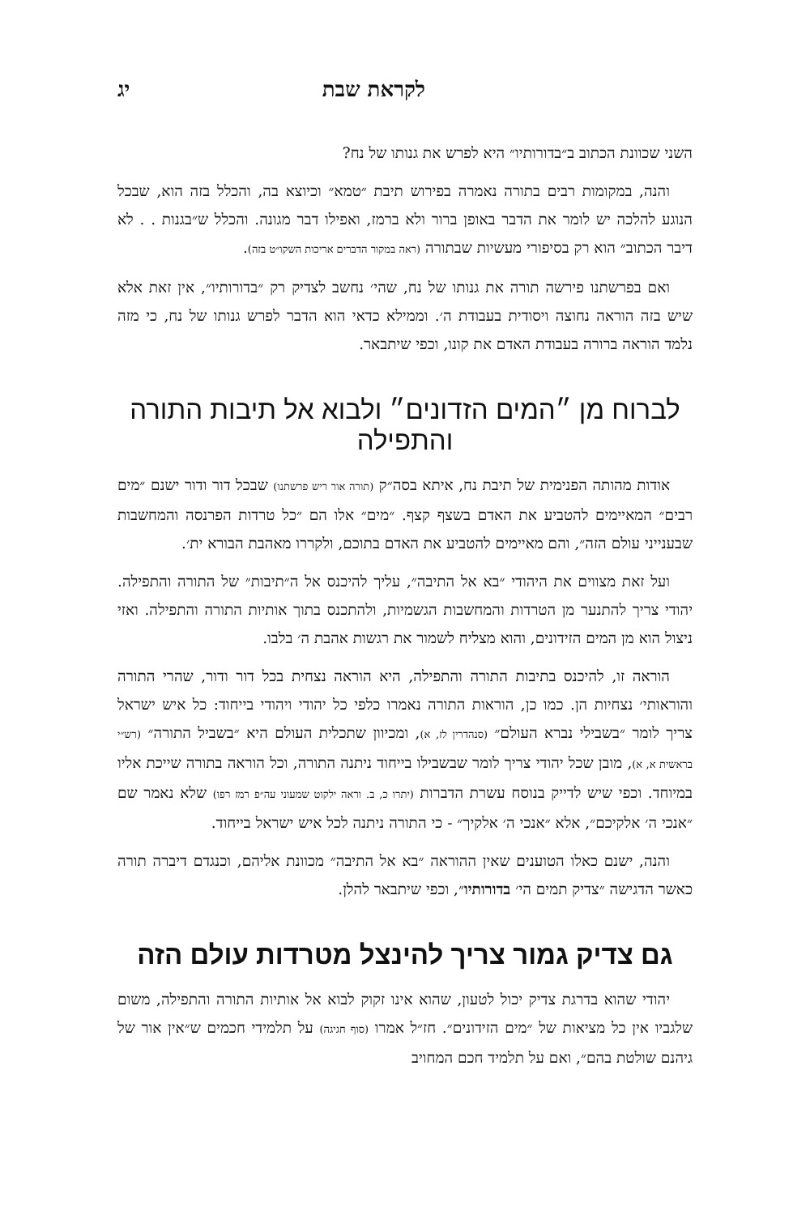לקראת שבת יג
השני שכוונת הכתוב ב״בדורותיו״ היא לפרש את גנותו של נח?
והנה, במקומות רבים בתורה נאמרה בפירוש תיבת ״טמא״ וכיוצא בה, והכלל בזה הוא, שבכל הנוגע להלכה יש לומר את הדבר באופן ברור ולא ברמז, ואפילו דבר מגונה. והכלל ש״בגנות . . לא דיבר הכתוב״ הוא רק בסיפורי מעשיות שבתורה (ראה במקור הדברים אריכות השקו״ט בזה).
ואם בפרשתנו פירשה תורה את גנותו של נח, שהי׳ נחשב לצדיק רק ״בדורותיו״, אין זאת אלא שיש בזה הוראה נחוצה ויסודית בעבודת ה׳. וממילא כדאי הוא הדבר לפרש גנותו של נח, כי מזה נלמד הוראה ברורה בעבודת האדם את קונו, וכפי שיתבאר.
לברוח מן ״המים הזדונים״ ולבוא אל תיבות התורה והתפילה
אודות מהותה הפנימית של תיבת נח, איתא בסה״ק (תורה אור ריש פרשתנו) שבכל דור ודור ישנם ״מים רבים״ המאיימים להטביע את האדם בשצף קצף. ״מים״ אלו הם ״כל טרדות הפרנסה והמחשבות שבענייני עולם הזה״, והם מאיימים להטביע את האדם בתוכם, ולקררו מאהבת הבורא ית׳.
ועל זאת מצווים את היהודי ״בא אל התיבה״, עליך להיכנס אל ה״תיבות״ של התורה והתפילה. יהודי צריך להתנער מן הטרדות והמחשבות הגשמיות, ולהתכנס בתוך אותיות התורה והתפילה. ואזי ניצול הוא מן המים הזידונים, והוא מצליח לשמור את רגשות אהבת ה׳ בלבו.
הוראה זו, להיכנס בתיבות התורה והתפילה, היא הוראה נצחית בכל דור ודור, שהרי התורה והוראותי׳ נצחיות הן. כמו כן, הוראות התורה נאמרו כלפי כל יהודי ויהודי בייחוד: כל איש ישראל צריך לומר ״בשבילי נברא העולם״ (סנהדרין לז, א), ומכיוון שתכלית העולם היא ״בשביל התורה״ (רש״י בראשית א, א), מובן שכל יהודי צריך לומר שבשבילו בייחוד ניתנה התורה, וכל הוראה בתורה שייכת אליו במיוחד. וכפי שיש לדייק בנוסח עשרת הדברות (יתרו כ, ב. וראה ילקוט שמעוני עה״פ רמז רפו) שלא נאמר שם ״אנכי ה׳ אלקיכם״, אלא ״אנכי ה׳ אלקיך״ - כי התורה ניתנה לכל איש ישראל בייחוד.
והנה, ישנם כאלו הטוענים שאין ההוראה ״בא אל התיבה״ מכוונת אליהם, וכנגדם דיברה תורה כאשר הדגישה ״צדיק תמים הי׳ בדורותיו״, וכפי שיתבאר להלן.
גם צדיק גמור צריך להינצל מטרדות עולם הזה
יהודי שהוא בדרגת צדיק יכול לטעון, שהוא אינו זקוק לבוא אל אותיות התורה והתפילה, משום שלגביו אין כל מציאות של ״מים הזידונים״. חז״ל אמרו (סוף חגיגה) על תלמידי חכמים ש״אין אור של גיהנם שולטת בהם״, ואם על תלמיד חכם המחויב